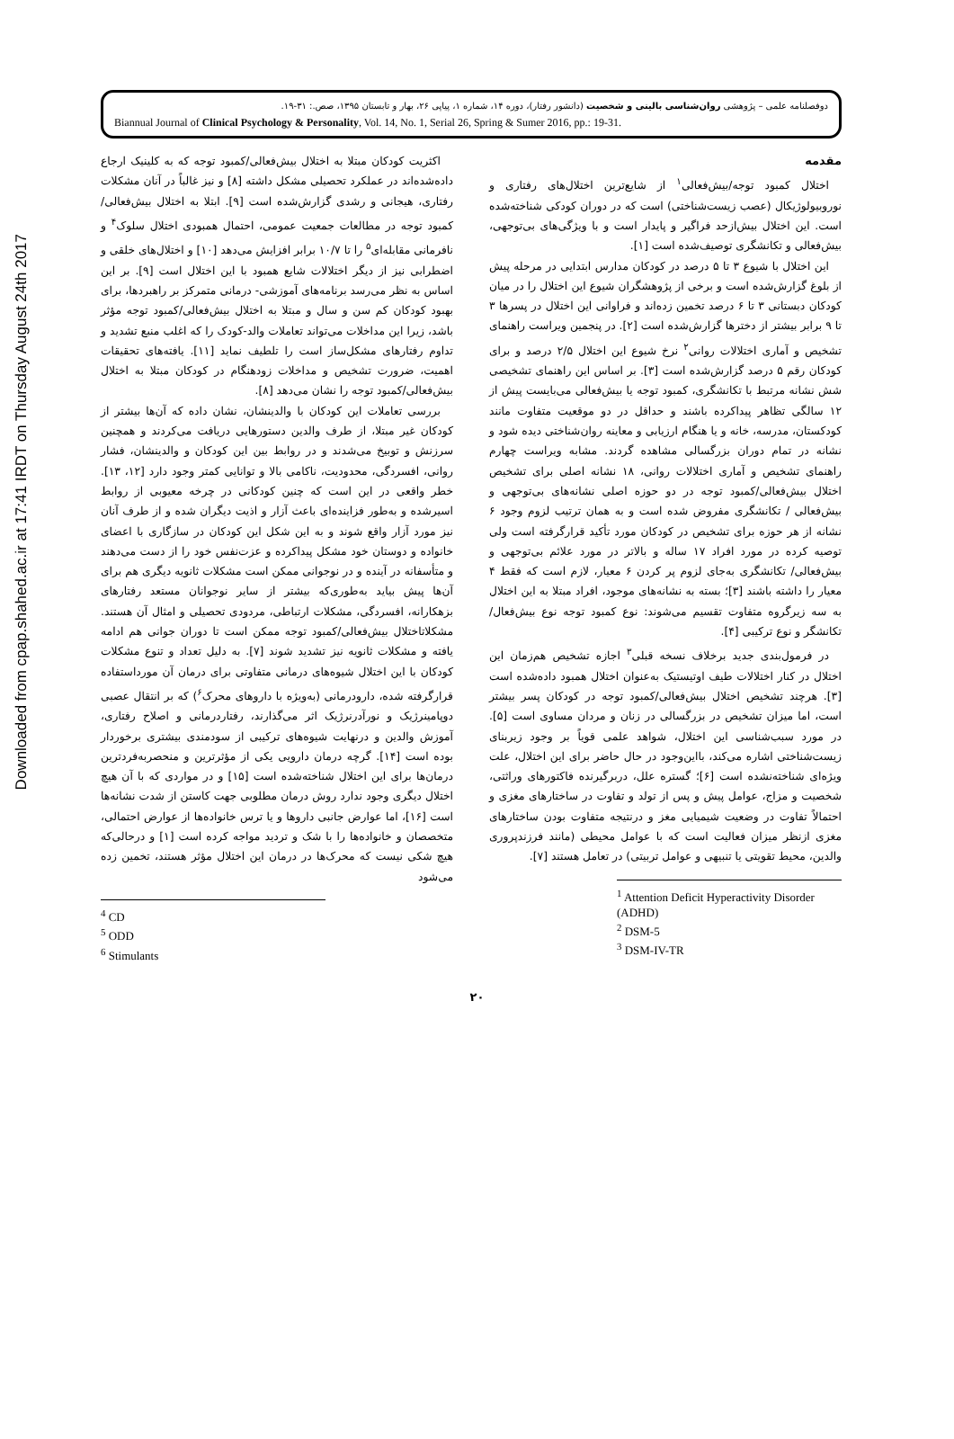Downloaded from cpap.shahed.ac.ir at 17:41 IRDT on Thursday August 24th 2017
دوفصلنامه علمی – پژوهشی روان‌شناسی بالینی و شخصیت (دانشور رفتار)، دوره ۱۴، شماره ۱، پیاپی ۲۶، بهار و تابستان ۱۳۹۵، صص.: ۳۱-۱۹.
Biannual Journal of Clinical Psychology & Personality, Vol. 14, No. 1, Serial 26, Spring & Sumer 2016, pp.: 19-31.
مقدمه
اختلال کمبود توجه/بیش‌فعالی<sup>۱</sup> از شایع‌ترین اختلال‌های رفتاری و نوروبیولوژیکال (عصب زیست‌شناختی) است که در دوران کودکی شناخته‌شده است. این اختلال بیش‌ازحد فراگیر و پایدار است و با ویژگی‌های بی‌توجهی، بیش‌فعالی و تکانشگری توصیف‌شده است [۱].
این اختلال با شیوع ۳ تا ۵ درصد در کودکان مدارس ابتدایی در مرحله پیش از بلوغ گزارش‌شده است و برخی از پژوهشگران شیوع این اختلال را در میان کودکان دبستانی ۳ تا ۶ درصد تخمین زده‌اند و فراوانی این اختلال در پسرها ۳ تا ۹ برابر بیشتر از دخترها گزارش‌شده است [۲]. در پنجمین ویراست راهنمای تشخیص و آماری اختلالات روانی<sup>۲</sup> نرخ شیوع این اختلال ۲/۵ درصد و برای کودکان رقم ۵ درصد گزارش‌شده است [۳]. بر اساس این راهنمای تشخیصی شش نشانه مرتبط با تکانشگری، کمبود توجه یا بیش‌فعالی می‌بایست پیش از ۱۲ سالگی تظاهر پیداکرده باشند و حداقل در دو موقعیت متفاوت مانند کودکستان، مدرسه، خانه و یا هنگام ارزیابی و معاینه روان‌شناختی دیده شود و نشانه در تمام دوران بزرگسالی مشاهده گردند. مشابه ویراست چهارم راهنمای تشخیص و آماری اختلالات روانی، ۱۸ نشانه اصلی برای تشخیص اختلال بیش‌فعالی/کمبود توجه در دو حوزه اصلی نشانه‌های بی‌توجهی و بیش‌فعالی / تکانشگری مفروض شده است و به همان ترتیب لزوم وجود ۶ نشانه از هر حوزه برای تشخیص در کودکان مورد تأکید قرارگرفته است ولی توصیه کرده در مورد افراد ۱۷ ساله و بالاتر در مورد علائم بی‌توجهی و بیش‌فعالی/ تکانشگری به‌جای لزوم پر کردن ۶ معیار، لازم است که فقط ۴ معیار را داشته باشند [۳]؛ بسته به نشانه‌های موجود، افراد مبتلا به این اختلال به سه زیرگروه متفاوت تقسیم می‌شوند: نوع کمبود توجه نوع بیش‌فعال/ تکانشگر و نوع ترکیبی [۴].
در فرمول‌بندی جدید برخلاف نسخه قبلی<sup>۳</sup> اجازه تشخیص هم‌زمان این اختلال در کنار اختلالات طیف اوتیستیک به‌عنوان اختلال همبود داده‌شده است [۳]. هرچند تشخیص اختلال بیش‌فعالی/کمبود توجه در کودکان پسر بیشتر است، اما میزان تشخیص در بزرگسالی در زنان و مردان مساوی است [۵]. در مورد سبب‌شناسی این اختلال، شواهد علمی قویاً بر وجود زیربنای زیست‌شناختی اشاره می‌کند، بااین‌وجود در حال حاضر برای این اختلال، علت ویژه‌ای شناخته‌نشده است [۶]؛ گستره علل، دربرگیرنده فاکتورهای وراثتی، شخصیت و مزاج، عوامل پیش و پس از تولد و تفاوت در ساختارهای مغزی و احتمالاً تفاوت در وضعیت شیمیایی مغز و درنتیجه متفاوت بودن ساختارهای مغزی ازنظر میزان فعالیت است که با عوامل محیطی (مانند فرزندپروری والدین، محیط تقویتی یا تنبیهی و عوامل تربیتی) در تعامل هستند [۷].
<sup>1</sup> Attention Deficit Hyperactivity Disorder (ADHD)
<sup>2</sup> DSM-5
<sup>3</sup> DSM-IV-TR
اکثریت کودکان مبتلا به اختلال بیش‌فعالی/کمبود توجه که به کلینیک ارجاع داده‌شده‌اند در عملکرد تحصیلی مشکل داشته [۸] و نیز غالباً در آنان مشکلات رفتاری، هیجانی و رشدی گزارش‌شده است [۹]. ابتلا به اختلال بیش‌فعالی/کمبود توجه در مطالعات جمعیت عمومی، احتمال همبودی اختلال سلوک<sup>۴</sup> و نافرمانی مقابله‌ای<sup>۵</sup> را تا ۱۰/۷ برابر افزایش می‌دهد [۱۰] و اختلال‌های خلقی و اضطرابی نیز از دیگر اختلالات شایع همبود با این اختلال است [۹]. بر این اساس به نظر می‌رسد برنامه‌های آموزشی- درمانی متمرکز بر راهبردها، برای بهبود کودکان کم سن و سال و مبتلا به اختلال بیش‌فعالی/کمبود توجه مؤثر باشد، زیرا این مداخلات می‌تواند تعاملات والد-کودک را که اغلب منبع تشدید و تداوم رفتارهای مشکل‌ساز است را تلطیف نماید [۱۱]. یافته‌های تحقیقات اهمیت، ضرورت تشخیص و مداخلات زودهنگام در کودکان مبتلا به اختلال بیش‌فعالی/کمبود توجه را نشان می‌دهد [۸].
بررسی تعاملات این کودکان با والدینشان، نشان داده که آن‌ها بیشتر از کودکان غیر مبتلا، از طرف والدین دستورهایی دریافت می‌کردند و همچنین سرزنش و توبیخ می‌شدند و در روابط بین این کودکان و والدینشان، فشار روانی، افسردگی، محدودیت، ناکامی بالا و توانایی کمتر وجود دارد [۱۲، ۱۳]. خطر واقعی در این است که چنین کودکانی در چرخه معیوبی از روابط اسیرشده و به‌طور فزاینده‌ای باعث آزار و اذیت دیگران شده و از طرف آنان نیز مورد آزار واقع شوند و به این شکل این کودکان در سازگاری با اعضای خانواده و دوستان خود مشکل پیداکرده و عزت‌نفس خود را از دست می‌دهند و متأسفانه در آینده و در نوجوانی ممکن است مشکلات ثانویه دیگری هم برای آن‌ها پیش بیاید به‌طوری‌که بیشتر از سایر نوجوانان مستعد رفتارهای بزهکارانه، افسردگی، مشکلات ارتباطی، مردودی تحصیلی و امثال آن هستند. مشکلاتاختلال بیش‌فعالی/کمبود توجه ممکن است تا دوران جوانی هم ادامه یافته و مشکلات ثانویه نیز تشدید شوند [۷]. به دلیل تعداد و تنوع مشکلات کودکان با این اختلال شیوه‌های درمانی متفاوتی برای درمان آن مورداستفاده قرارگرفته شده، دارودرمانی (به‌ویژه با داروهای محرک<sup>۶</sup>) که بر انتقال عصبی دوپامینرژیک و نورآدرنرژیک اثر می‌گذارند، رفتاردرمانی و اصلاح رفتاری، آموزش والدین و درنهایت شیوه‌های ترکیبی از سودمندی بیشتری برخوردار بوده است [۱۴]. گرچه درمان دارویی یکی از مؤثرترین و منحصربه‌فردترین درمان‌ها برای این اختلال شناخته‌شده است [۱۵] و در مواردی که با آن هیچ اختلال دیگری وجود ندارد روش درمان مطلوبی جهت کاستن از شدت نشانه‌ها است [۱۶]، اما عوارض جانبی داروها و یا ترس خانواده‌ها از عوارض احتمالی، متخصصان و خانواده‌ها را با شک و تردید مواجه کرده است [۱] و درحالی‌که هیچ شکی نیست که محرک‌ها در درمان این اختلال مؤثر هستند، تخمین زده می‌شود
<sup>4</sup> CD
<sup>5</sup> ODD
<sup>6</sup> Stimulants
۲۰